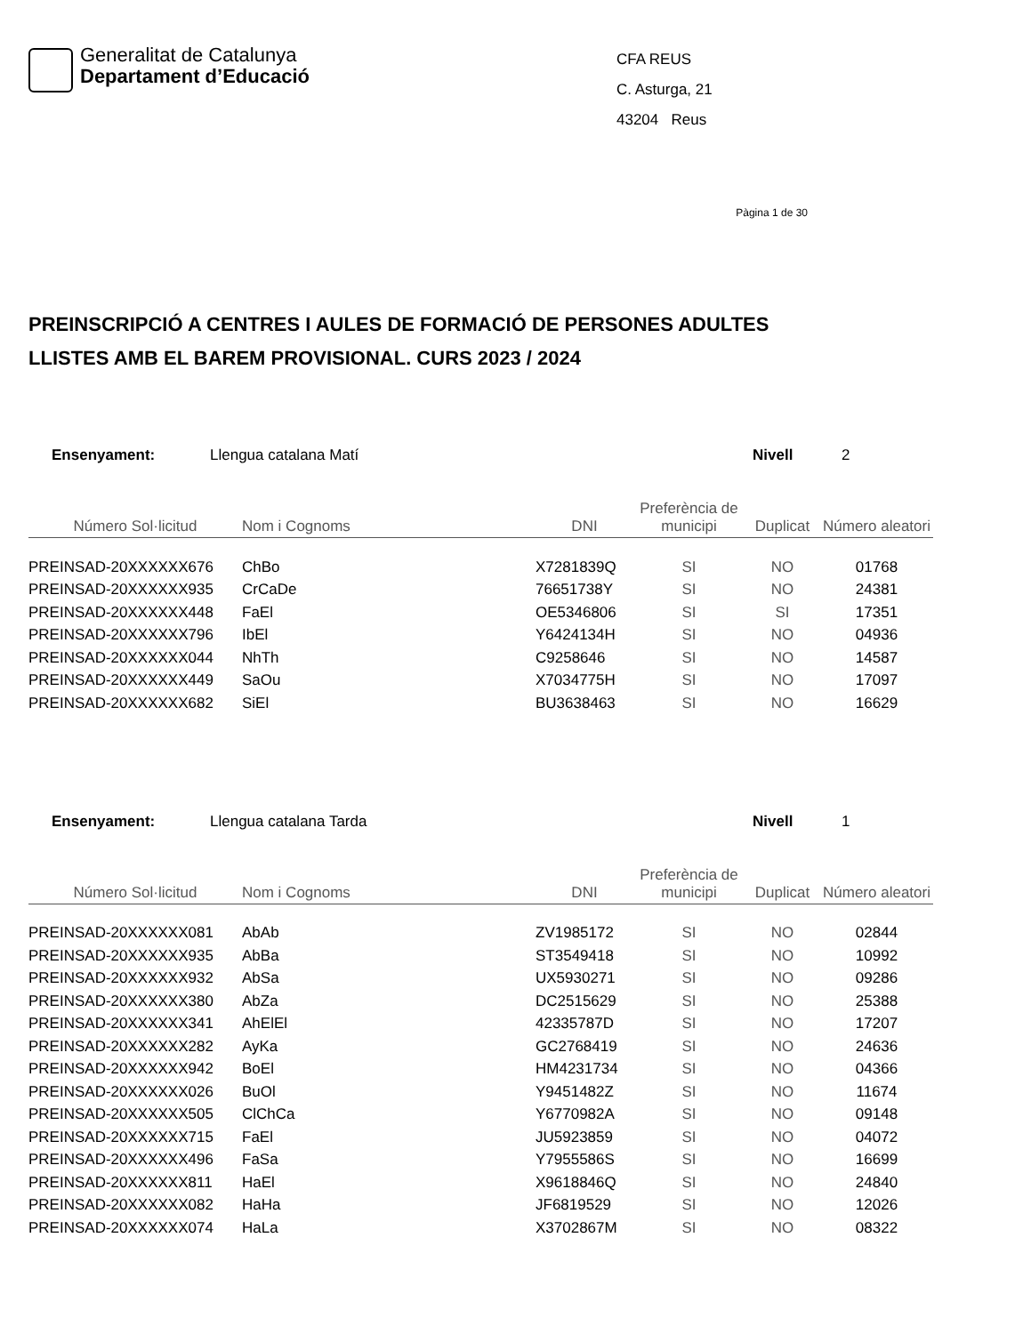Generalitat de Catalunya
Departament d’Educació
CFA REUS
C. Asturga, 21
43204 Reus
Pàgina 1 de 30
PREINSCRIPCIÓ A CENTRES I AULES DE FORMACIÓ DE PERSONES ADULTES
LLISTES AMB EL BAREM PROVISIONAL. CURS 2023 / 2024
Ensenyament: Llengua catalana Matí Nivell 2
| Número Sol·licitud | Nom i Cognoms | DNI | Preferència de municipi | Duplicat | Número aleatori |
| --- | --- | --- | --- | --- | --- |
| PREINSAD-20XXXXXX676 | ChBo | X7281839Q | SI | NO | 01768 |
| PREINSAD-20XXXXXX935 | CrCaDe | 76651738Y | SI | NO | 24381 |
| PREINSAD-20XXXXXX448 | FaEl | OE5346806 | SI | SI | 17351 |
| PREINSAD-20XXXXXX796 | IbEl | Y6424134H | SI | NO | 04936 |
| PREINSAD-20XXXXXX044 | NhTh | C9258646 | SI | NO | 14587 |
| PREINSAD-20XXXXXX449 | SaOu | X7034775H | SI | NO | 17097 |
| PREINSAD-20XXXXXX682 | SiEl | BU3638463 | SI | NO | 16629 |
Ensenyament: Llengua catalana Tarda Nivell 1
| Número Sol·licitud | Nom i Cognoms | DNI | Preferència de municipi | Duplicat | Número aleatori |
| --- | --- | --- | --- | --- | --- |
| PREINSAD-20XXXXXX081 | AbAb | ZV1985172 | SI | NO | 02844 |
| PREINSAD-20XXXXXX935 | AbBa | ST3549418 | SI | NO | 10992 |
| PREINSAD-20XXXXXX932 | AbSa | UX5930271 | SI | NO | 09286 |
| PREINSAD-20XXXXXX380 | AbZa | DC2515629 | SI | NO | 25388 |
| PREINSAD-20XXXXXX341 | AhElEl | 42335787D | SI | NO | 17207 |
| PREINSAD-20XXXXXX282 | AyKa | GC2768419 | SI | NO | 24636 |
| PREINSAD-20XXXXXX942 | BoEl | HM4231734 | SI | NO | 04366 |
| PREINSAD-20XXXXXX026 | BuOl | Y9451482Z | SI | NO | 11674 |
| PREINSAD-20XXXXXX505 | ClChCa | Y6770982A | SI | NO | 09148 |
| PREINSAD-20XXXXXX715 | FaEl | JU5923859 | SI | NO | 04072 |
| PREINSAD-20XXXXXX496 | FaSa | Y7955586S | SI | NO | 16699 |
| PREINSAD-20XXXXXX811 | HaEl | X9618846Q | SI | NO | 24840 |
| PREINSAD-20XXXXXX082 | HaHa | JF6819529 | SI | NO | 12026 |
| PREINSAD-20XXXXXX074 | HaLa | X3702867M | SI | NO | 08322 |